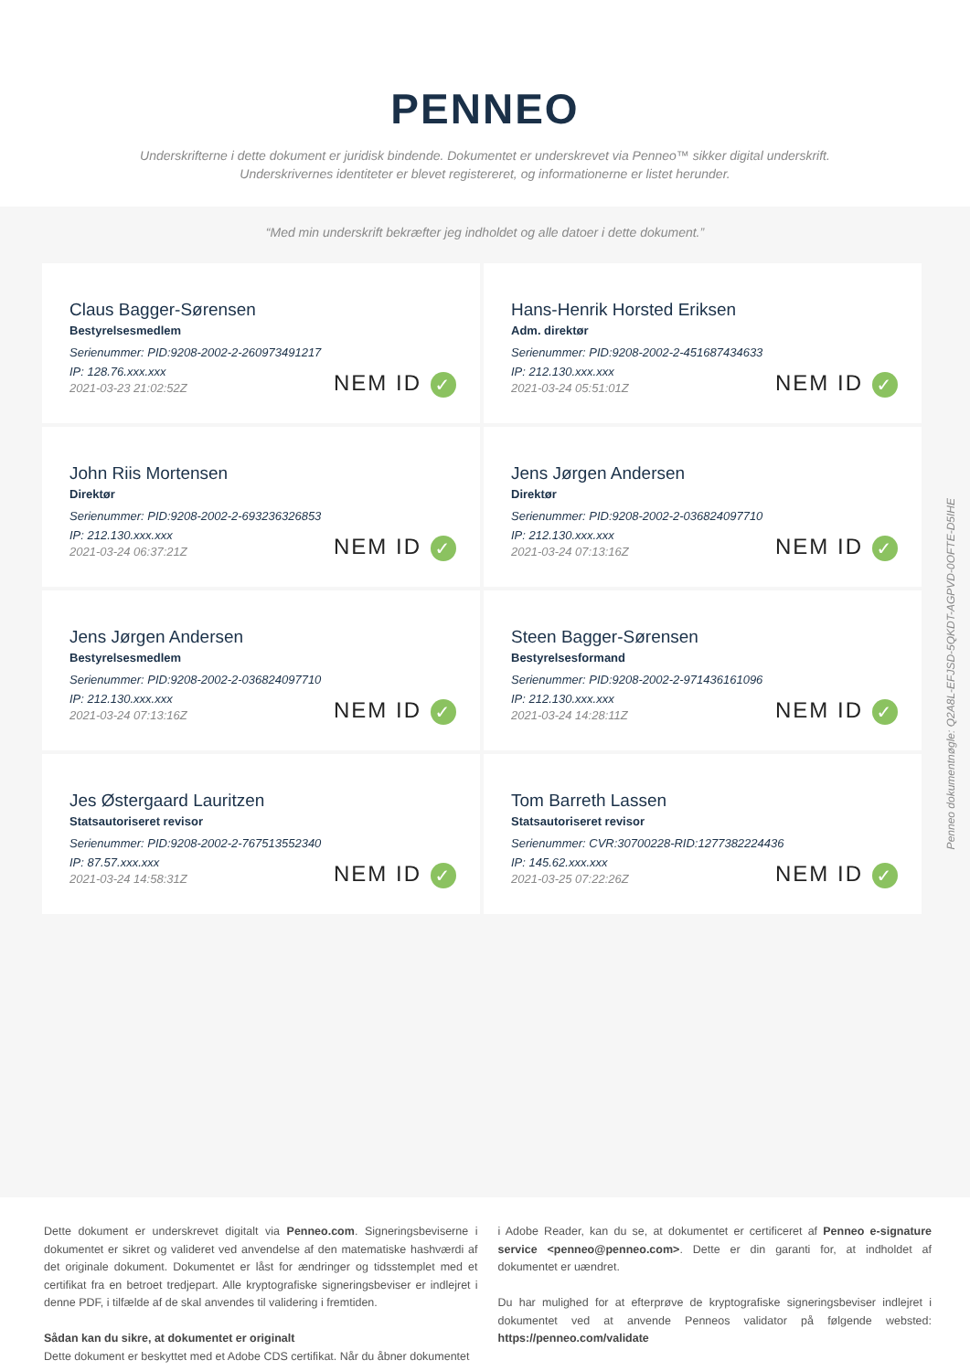PENNEO
Underskrifterne i dette dokument er juridisk bindende. Dokumentet er underskrevet via Penneo™ sikker digital underskrift.
Underskrivernes identiteter er blevet registereret, og informationerne er listet herunder.
“Med min underskrift bekræfter jeg indholdet og alle datoer i dette dokument.”
Claus Bagger-Sørensen
Bestyrelsesmedlem
Serienummer: PID:9208-2002-2-260973491217
IP: 128.76.xxx.xxx
2021-03-23 21:02:52Z
NEM ID ✓
Hans-Henrik Horsted Eriksen
Adm. direktør
Serienummer: PID:9208-2002-2-451687434633
IP: 212.130.xxx.xxx
2021-03-24 05:51:01Z
NEM ID ✓
John Riis Mortensen
Direktør
Serienummer: PID:9208-2002-2-693236326853
IP: 212.130.xxx.xxx
2021-03-24 06:37:21Z
NEM ID ✓
Jens Jørgen Andersen
Direktør
Serienummer: PID:9208-2002-2-036824097710
IP: 212.130.xxx.xxx
2021-03-24 07:13:16Z
NEM ID ✓
Jens Jørgen Andersen
Bestyrelsesmedlem
Serienummer: PID:9208-2002-2-036824097710
IP: 212.130.xxx.xxx
2021-03-24 07:13:16Z
NEM ID ✓
Steen Bagger-Sørensen
Bestyrelsesformand
Serienummer: PID:9208-2002-2-971436161096
IP: 212.130.xxx.xxx
2021-03-24 14:28:11Z
NEM ID ✓
Jes Østergaard Lauritzen
Statsautoriseret revisor
Serienummer: PID:9208-2002-2-767513552340
IP: 87.57.xxx.xxx
2021-03-24 14:58:31Z
NEM ID ✓
Tom Barreth Lassen
Statsautoriseret revisor
Serienummer: CVR:30700228-RID:1277382224436
IP: 145.62.xxx.xxx
2021-03-25 07:22:26Z
NEM ID ✓
Penneo dokumentnøgle: Q2A8L-EFJSD-5QKDT-AGPVD-0OFTE-D5IHE
Dette dokument er underskrevet digitalt via Penneo.com. Signeringsbeviserne i dokumentet er sikret og valideret ved anvendelse af den matematiske hashværdi af det originale dokument. Dokumentet er låst for ændringer og tidsstemplet med et certifikat fra en betroet tredjepart. Alle kryptografiske signeringsbeviser er indlejret i denne PDF, i tilfælde af de skal anvendes til validering i fremtiden.
Sådan kan du sikre, at dokumentet er originalt
Dette dokument er beskyttet med et Adobe CDS certifikat. Når du åbner dokumentet
i Adobe Reader, kan du se, at dokumentet er certificeret af Penneo e-signature service <penneo@penneo.com>. Dette er din garanti for, at indholdet af dokumentet er uændret.
Du har mulighed for at efterprøve de kryptografiske signeringsbeviser indlejret i dokumentet ved at anvende Penneos validator på følgende websted: https://penneo.com/validate